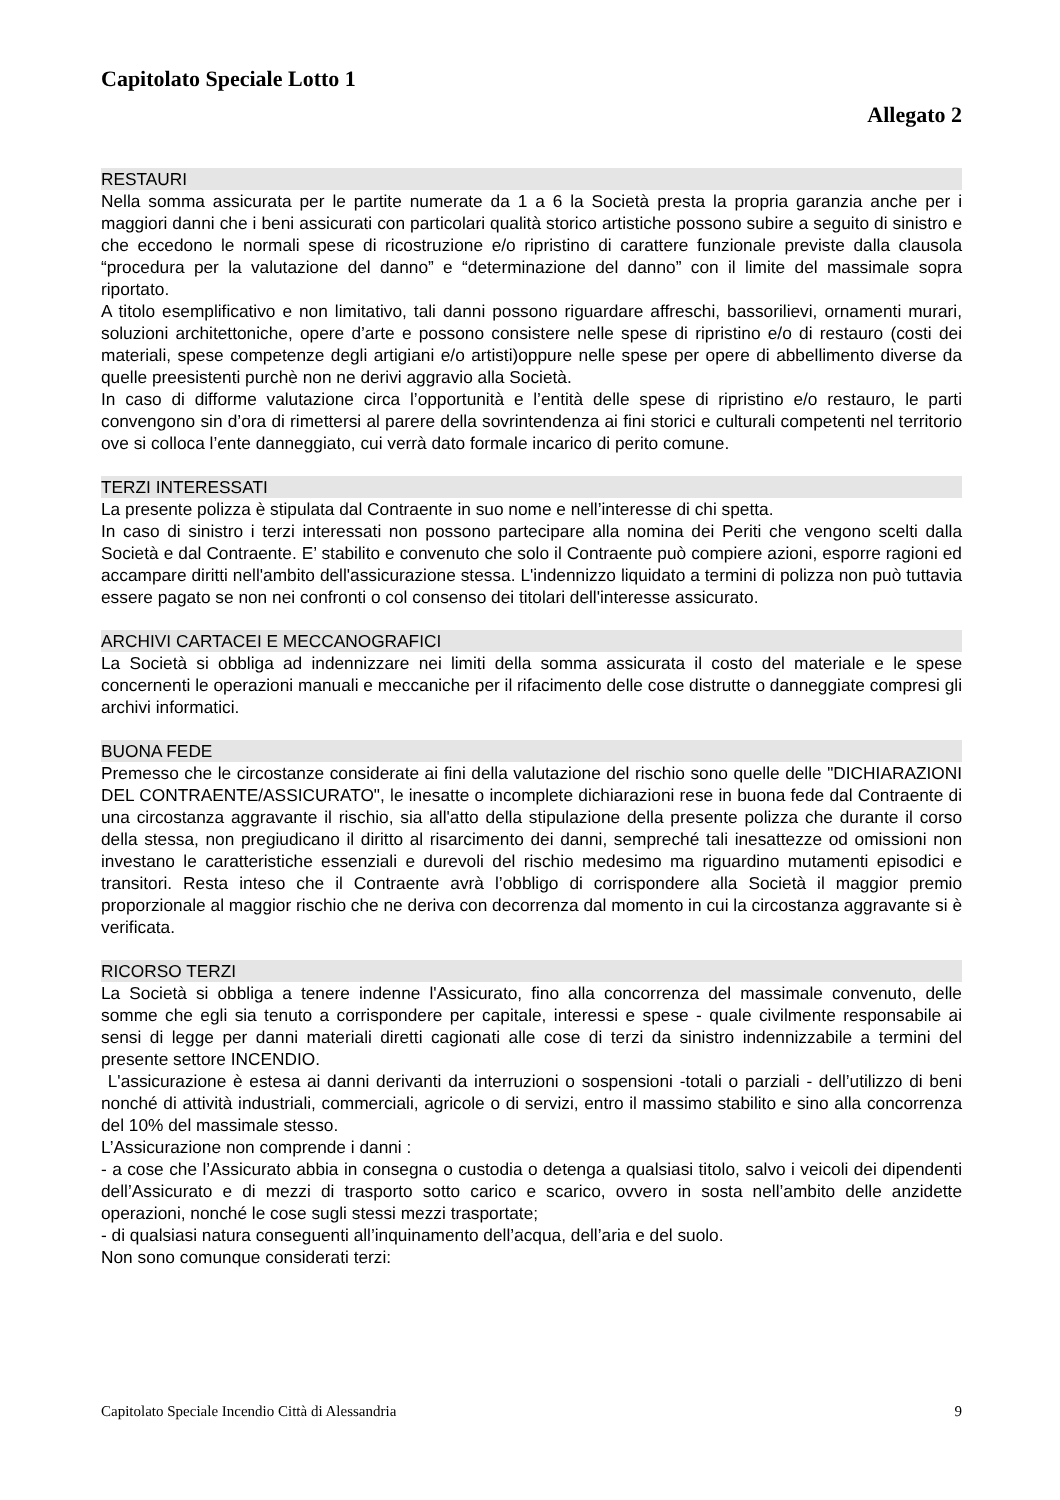Capitolato Speciale Lotto 1
Allegato 2
RESTAURI
Nella somma assicurata per le partite numerate da 1 a 6 la Società presta la propria garanzia anche per i maggiori danni che i beni assicurati con particolari qualità storico artistiche possono subire a seguito di sinistro e che eccedono le normali spese di ricostruzione e/o ripristino di carattere funzionale previste dalla clausola “procedura per la valutazione del danno” e “determinazione del danno” con il limite del massimale sopra riportato.
A titolo esemplificativo e non limitativo, tali danni possono riguardare affreschi, bassorilievi, ornamenti murari, soluzioni architettoniche, opere d’arte e possono consistere nelle spese di ripristino e/o di restauro (costi dei materiali, spese competenze degli artigiani e/o artisti)oppure nelle spese per opere di abbellimento diverse da quelle preesistenti purchè non ne derivi aggravio alla Società.
In caso di difforme valutazione circa l’opportunità e l’entità delle spese di ripristino e/o restauro, le parti convengono sin d’ora di rimettersi al parere della sovrintendenza ai fini storici e culturali competenti nel territorio ove si colloca l’ente danneggiato, cui verrà dato formale incarico di perito comune.
TERZI INTERESSATI
La presente polizza è stipulata dal Contraente in suo nome e nell’interesse di chi spetta.
In caso di sinistro i terzi interessati non possono partecipare alla nomina dei Periti che vengono scelti dalla Società e dal Contraente. E’ stabilito e convenuto che solo il Contraente può compiere azioni, esporre ragioni ed accampare diritti nell'ambito dell'assicurazione stessa. L'indennizzo liquidato a termini di polizza non può tuttavia essere pagato se non nei confronti o col consenso dei titolari dell'interesse assicurato.
ARCHIVI CARTACEI E MECCANOGRAFICI
La Società si obbliga ad indennizzare nei limiti della somma assicurata il costo del materiale e le spese concernenti le operazioni manuali e meccaniche per il rifacimento delle cose distrutte o danneggiate compresi gli archivi informatici.
BUONA FEDE
Premesso che le circostanze considerate ai fini della valutazione del rischio sono quelle delle "DICHIARAZIONI DEL CONTRAENTE/ASSICURATO", le inesatte o incomplete dichiarazioni rese in buona fede dal Contraente di una circostanza aggravante il rischio, sia all'atto della stipulazione della presente polizza che durante il corso della stessa, non pregiudicano il diritto al risarcimento dei danni, sempreché tali inesattezze od omissioni non investano le caratteristiche essenziali e durevoli del rischio medesimo ma riguardino mutamenti episodici e transitori. Resta inteso che il Contraente avrà l’obbligo di corrispondere alla Società il maggior premio proporzionale al maggior rischio che ne deriva con decorrenza dal momento in cui la circostanza aggravante si è verificata.
RICORSO TERZI
La Società si obbliga a tenere indenne l'Assicurato, fino alla concorrenza del massimale convenuto, delle somme che egli sia tenuto a corrispondere per capitale, interessi e spese - quale civilmente responsabile ai sensi di legge per danni materiali diretti cagionati alle cose di terzi da sinistro indennizzabile a termini del presente settore INCENDIO.
L'assicurazione è estesa ai danni derivanti da interruzioni o sospensioni -totali o parziali - dell’utilizzo di beni nonché di attività industriali, commerciali, agricole o di servizi, entro il massimo stabilito e sino alla concorrenza del 10% del massimale stesso.
L’Assicurazione non comprende i danni :
- a cose che l’Assicurato abbia in consegna o custodia o detenga a qualsiasi titolo, salvo i veicoli dei dipendenti dell’Assicurato e di mezzi di trasporto sotto carico e scarico, ovvero in sosta nell’ambito delle anzidette operazioni, nonché le cose sugli stessi mezzi trasportate;
- di qualsiasi natura conseguenti all’inquinamento dell’acqua, dell’aria e del suolo.
Non sono comunque considerati terzi:
Capitolato Speciale Incendio Città di Alessandria 9